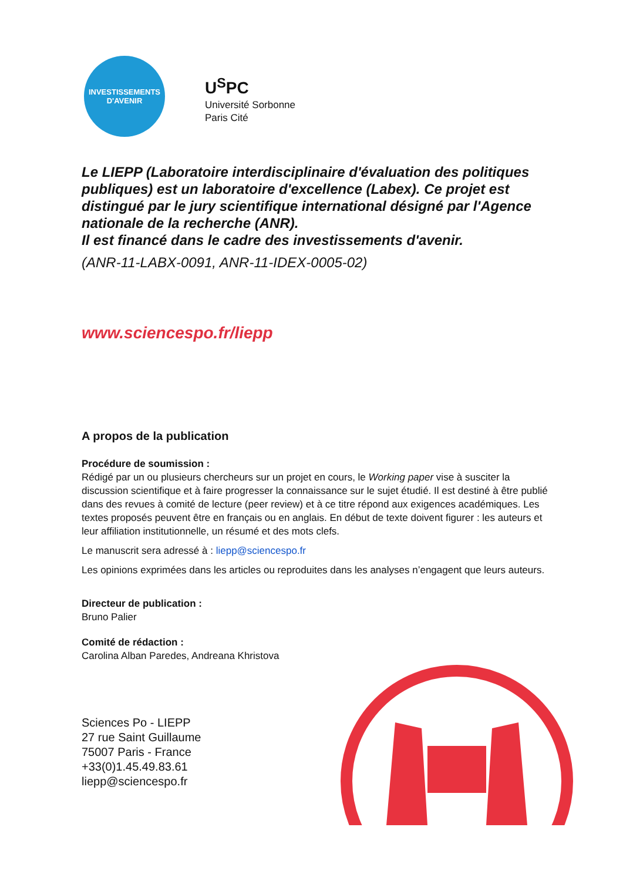INVESTISSEMENTS
D'AVENIR
U<sup>S</sup>PC
Université Sorbonne
Paris Cité
Le LIEPP (Laboratoire interdisciplinaire d'évaluation des politiques publiques) est un laboratoire d'excellence (Labex). Ce projet est distingué par le jury scientifique international désigné par l'Agence nationale de la recherche (ANR).
Il est financé dans le cadre des investissements d'avenir.
(ANR-11-LABX-0091, ANR-11-IDEX-0005-02)
www.sciencespo.fr/liepp
A propos de la publication
Procédure de soumission :
Rédigé par un ou plusieurs chercheurs sur un projet en cours, le Working paper vise à susciter la discussion scientifique et à faire progresser la connaissance sur le sujet étudié. Il est destiné à être publié dans des revues à comité de lecture (peer review) et à ce titre répond aux exigences académiques. Les textes proposés peuvent être en français ou en anglais. En début de texte doivent figurer : les auteurs et leur affiliation institutionnelle, un résumé et des mots clefs.
Le manuscrit sera adressé à : liepp@sciencespo.fr
Les opinions exprimées dans les articles ou reproduites dans les analyses n’engagent que leurs auteurs.
Directeur de publication :
Bruno Palier
Comité de rédaction :
Carolina Alban Paredes, Andreana Khristova
Sciences Po - LIEPP
27 rue Saint Guillaume
75007 Paris - France
+33(0)1.45.49.83.61
liepp@sciencespo.fr